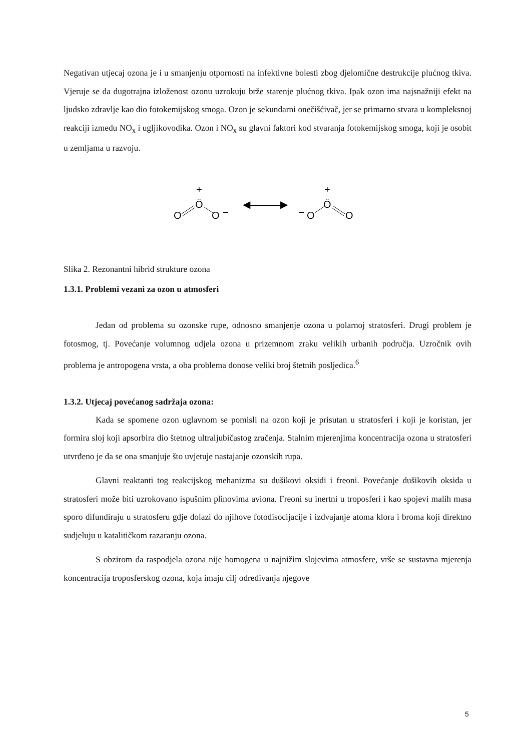Negativan utjecaj ozona je i u smanjenju otpornosti na infektivne bolesti zbog djelomične destrukcije plućnog tkiva. Vjeruje se da dugotrajna izloženost ozonu uzrokuju brže starenje plućnog tkiva. Ipak ozon ima najsnažniji efekt na ljudsko zdravlje kao dio fotokemijskog smoga. Ozon je sekundarni onečišćivač, jer se primarno stvara u kompleksnoj reakciji između NO<sub>x</sub> i ugljikovodika. Ozon i NO<sub>x</sub> su glavni faktori kod stvaranja fotokemijskog smoga, koji je osobit u zemljama u razvoju.
+
Ö
O
O
−
◀
▶
−
O
+
Ö
O
Slika 2. Rezonantni hibrid strukture ozona
1.3.1. Problemi vezani za ozon u atmosferi
Jedan od problema su ozonske rupe, odnosno smanjenje ozona u polarnoj stratosferi. Drugi problem je fotosmog, tj. Povećanje volumnog udjela ozona u prizemnom zraku velikih urbanih područja. Uzročnik ovih problema je antropogena vrsta, a oba problema donose veliki broj štetnih posljedica.<sup>6</sup>
1.3.2. Utjecaj povećanog sadržaja ozona:
Kada se spomene ozon uglavnom se pomisli na ozon koji je prisutan u stratosferi i koji je koristan, jer formira sloj koji apsorbira dio štetnog ultraljubičastog zračenja. Stalnim mjerenjima koncentracija ozona u stratosferi utvrđeno je da se ona smanjuje što uvjetuje nastajanje ozonskih rupa.
Glavni reaktanti tog reakcijskog mehanizma su dušikovi oksidi i freoni. Povećanje dušikovih oksida u stratosferi može biti uzrokovano ispušnim plinovima aviona. Freoni su inertni u troposferi i kao spojevi malih masa sporo difundiraju u stratosferu gdje dolazi do njihove fotodisocijacije i izdvajanje atoma klora i broma koji direktno sudjeluju u katalitičkom razaranju ozona.
S obzirom da raspodjela ozona nije homogena u najnižim slojevima atmosfere, vrše se sustavna mjerenja koncentracija troposferskog ozona, koja imaju cilj određivanja njegove
5